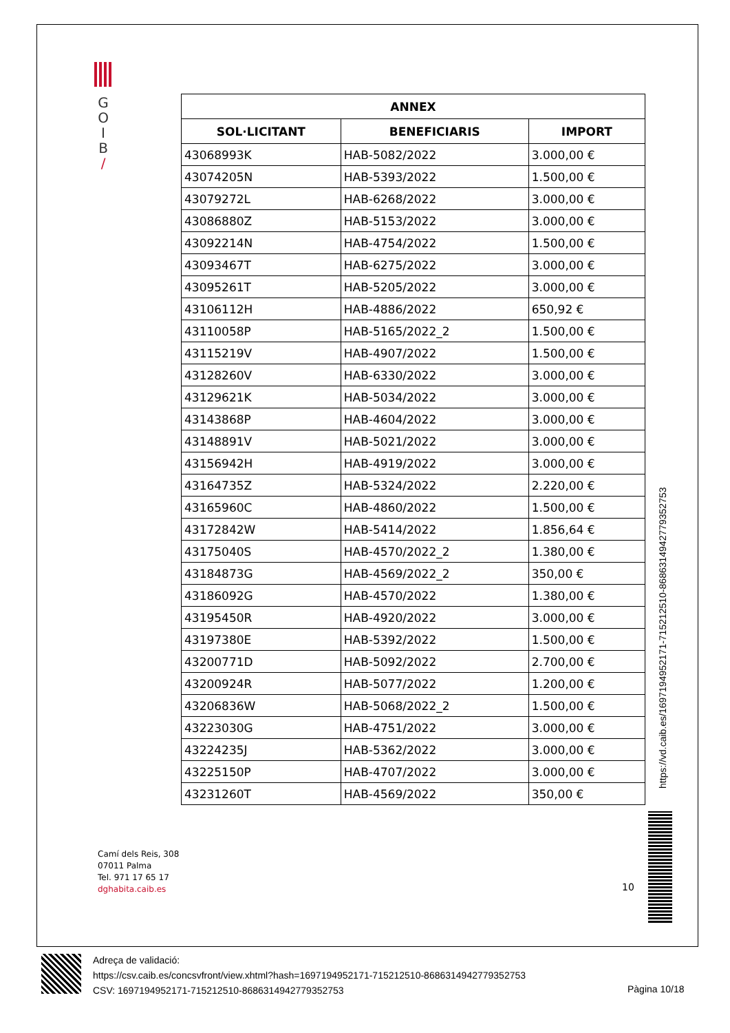G
O
I
B
/
| ANNEX | | |
| --- | --- | --- |
| SOL·LICITANT | BENEFICIARIS | IMPORT |
| 43068993K | HAB-5082/2022 | 3.000,00 € |
| 43074205N | HAB-5393/2022 | 1.500,00 € |
| 43079272L | HAB-6268/2022 | 3.000,00 € |
| 43086880Z | HAB-5153/2022 | 3.000,00 € |
| 43092214N | HAB-4754/2022 | 1.500,00 € |
| 43093467T | HAB-6275/2022 | 3.000,00 € |
| 43095261T | HAB-5205/2022 | 3.000,00 € |
| 43106112H | HAB-4886/2022 | 650,92 € |
| 43110058P | HAB-5165/2022_2 | 1.500,00 € |
| 43115219V | HAB-4907/2022 | 1.500,00 € |
| 43128260V | HAB-6330/2022 | 3.000,00 € |
| 43129621K | HAB-5034/2022 | 3.000,00 € |
| 43143868P | HAB-4604/2022 | 3.000,00 € |
| 43148891V | HAB-5021/2022 | 3.000,00 € |
| 43156942H | HAB-4919/2022 | 3.000,00 € |
| 43164735Z | HAB-5324/2022 | 2.220,00 € |
| 43165960C | HAB-4860/2022 | 1.500,00 € |
| 43172842W | HAB-5414/2022 | 1.856,64 € |
| 43175040S | HAB-4570/2022_2 | 1.380,00 € |
| 43184873G | HAB-4569/2022_2 | 350,00 € |
| 43186092G | HAB-4570/2022 | 1.380,00 € |
| 43195450R | HAB-4920/2022 | 3.000,00 € |
| 43197380E | HAB-5392/2022 | 1.500,00 € |
| 43200771D | HAB-5092/2022 | 2.700,00 € |
| 43200924R | HAB-5077/2022 | 1.200,00 € |
| 43206836W | HAB-5068/2022_2 | 1.500,00 € |
| 43223030G | HAB-4751/2022 | 3.000,00 € |
| 43224235J | HAB-5362/2022 | 3.000,00 € |
| 43225150P | HAB-4707/2022 | 3.000,00 € |
| 43231260T | HAB-4569/2022 | 350,00 € |
https://vd.caib.es/1697194952171-715212510-8686314942779352753
Camí dels Reis, 308
07011 Palma
Tel. 971 17 65 17
dghabita.caib.es
10
Adreça de validació:
https://csv.caib.es/concsvfront/view.xhtml?hash=1697194952171-715212510-8686314942779352753
CSV: 1697194952171-715212510-8686314942779352753
Pàgina 10/18